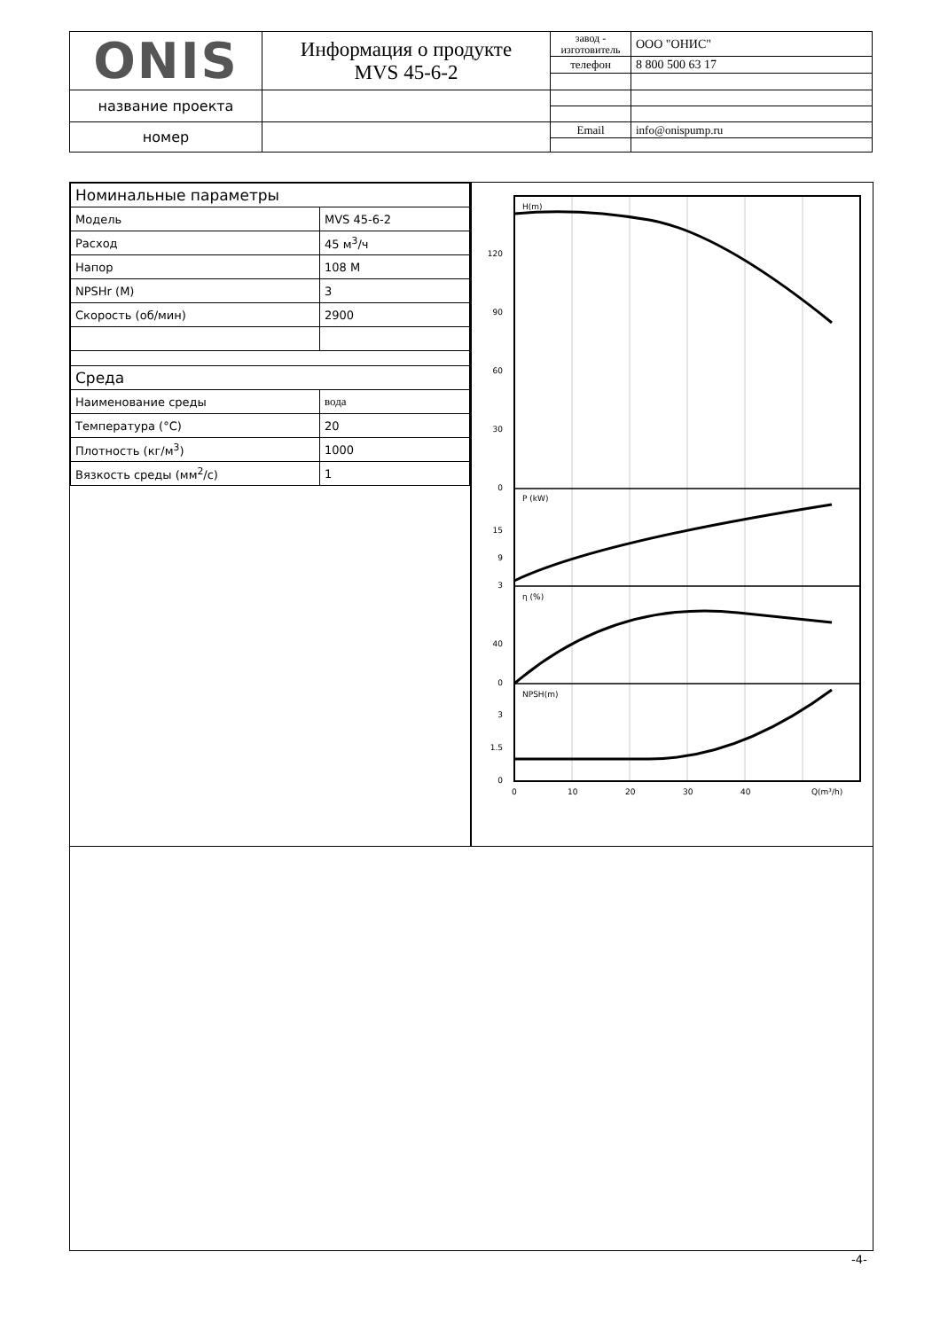| ONIS | Информация о продукте MVS 45-6-2 | завод - изготовитель | ООО "ОНИС" |
| | | телефон | 8 800 500 63 17 |
| название проекта | | | |
| номер | | Email | info@onispump.ru |
| Номинальные параметры | |
| Модель | MVS 45-6-2 |
| Расход | 45 м<sup>3</sup>/ч |
| Напор | 108 М |
| NPSHr (М) | 3 |
| Скорость (об/мин) | 2900 |
| Среда | |
| Наименование среды | вода |
| Температура (°C) | 20 |
| Плотность (кг/м<sup>3</sup>) | 1000 |
| Вязкость среды (мм<sup>2</sup>/с) | 1 |
120
90
60
30
0
15
9
3
40
0
3
1.5
0
H(m)
P (kW)
η (%)
NPSH(m)
0
10
20
30
40
Q(m³/h)
-4-